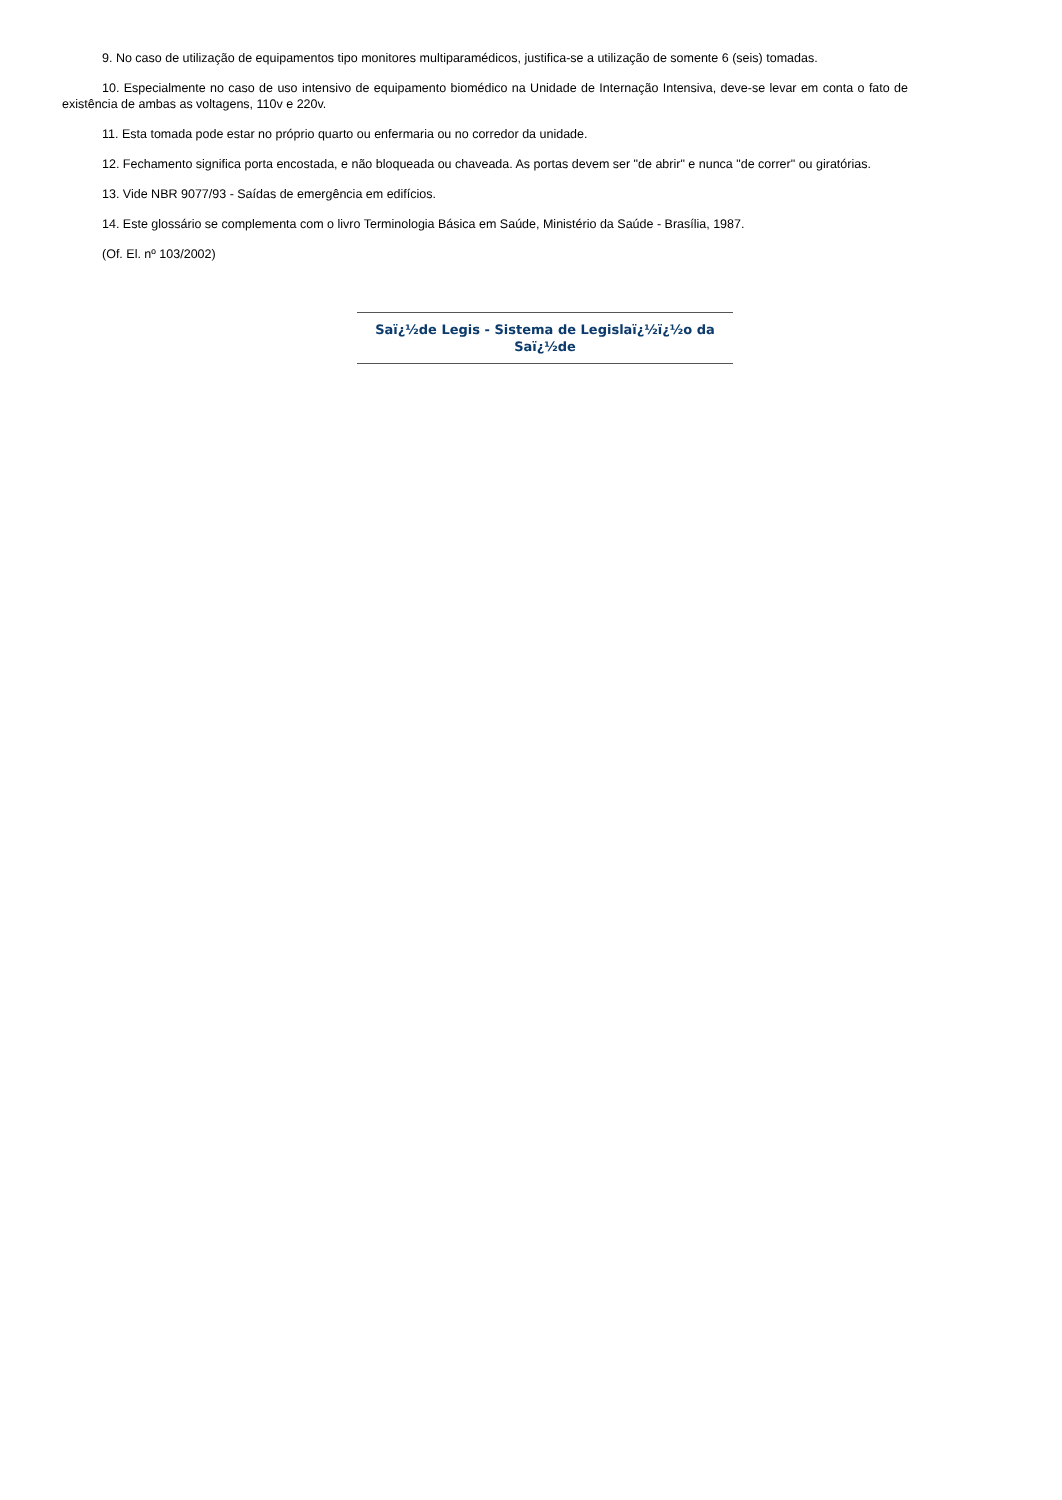9. No caso de utilização de equipamentos tipo monitores multiparamédicos, justifica-se a utilização de somente 6 (seis) tomadas.
10. Especialmente no caso de uso intensivo de equipamento biomédico na Unidade de Internação Intensiva, deve-se levar em conta o fato de existência de ambas as voltagens, 110v e 220v.
11. Esta tomada pode estar no próprio quarto ou enfermaria ou no corredor da unidade.
12. Fechamento significa porta encostada, e não bloqueada ou chaveada. As portas devem ser "de abrir" e nunca "de correr" ou giratórias.
13. Vide NBR 9077/93 - Saídas de emergência em edifícios.
14. Este glossário se complementa com o livro Terminologia Básica em Saúde, Ministério da Saúde - Brasília, 1987.
(Of. El. nº 103/2002)
Saï¿½de Legis - Sistema de Legislaï¿½ï¿½o da Saï¿½de